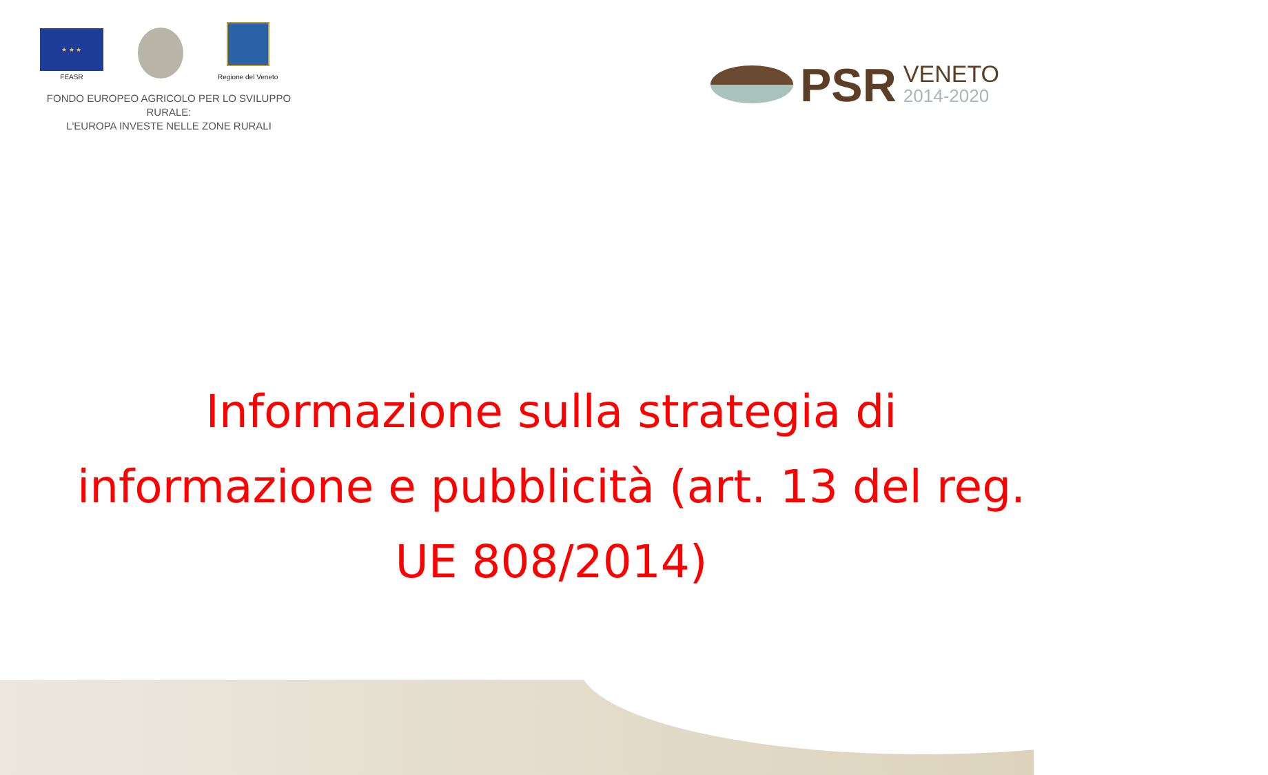★ ★ ★
FEASR
Regione del Veneto
FONDO EUROPEO AGRICOLO PER LO SVILUPPO RURALE:
L'EUROPA INVESTE NELLE ZONE RURALI
PSR
VENETO
2014-2020
Informazione sulla strategia di informazione e pubblicità (art. 13 del reg. UE 808/2014)